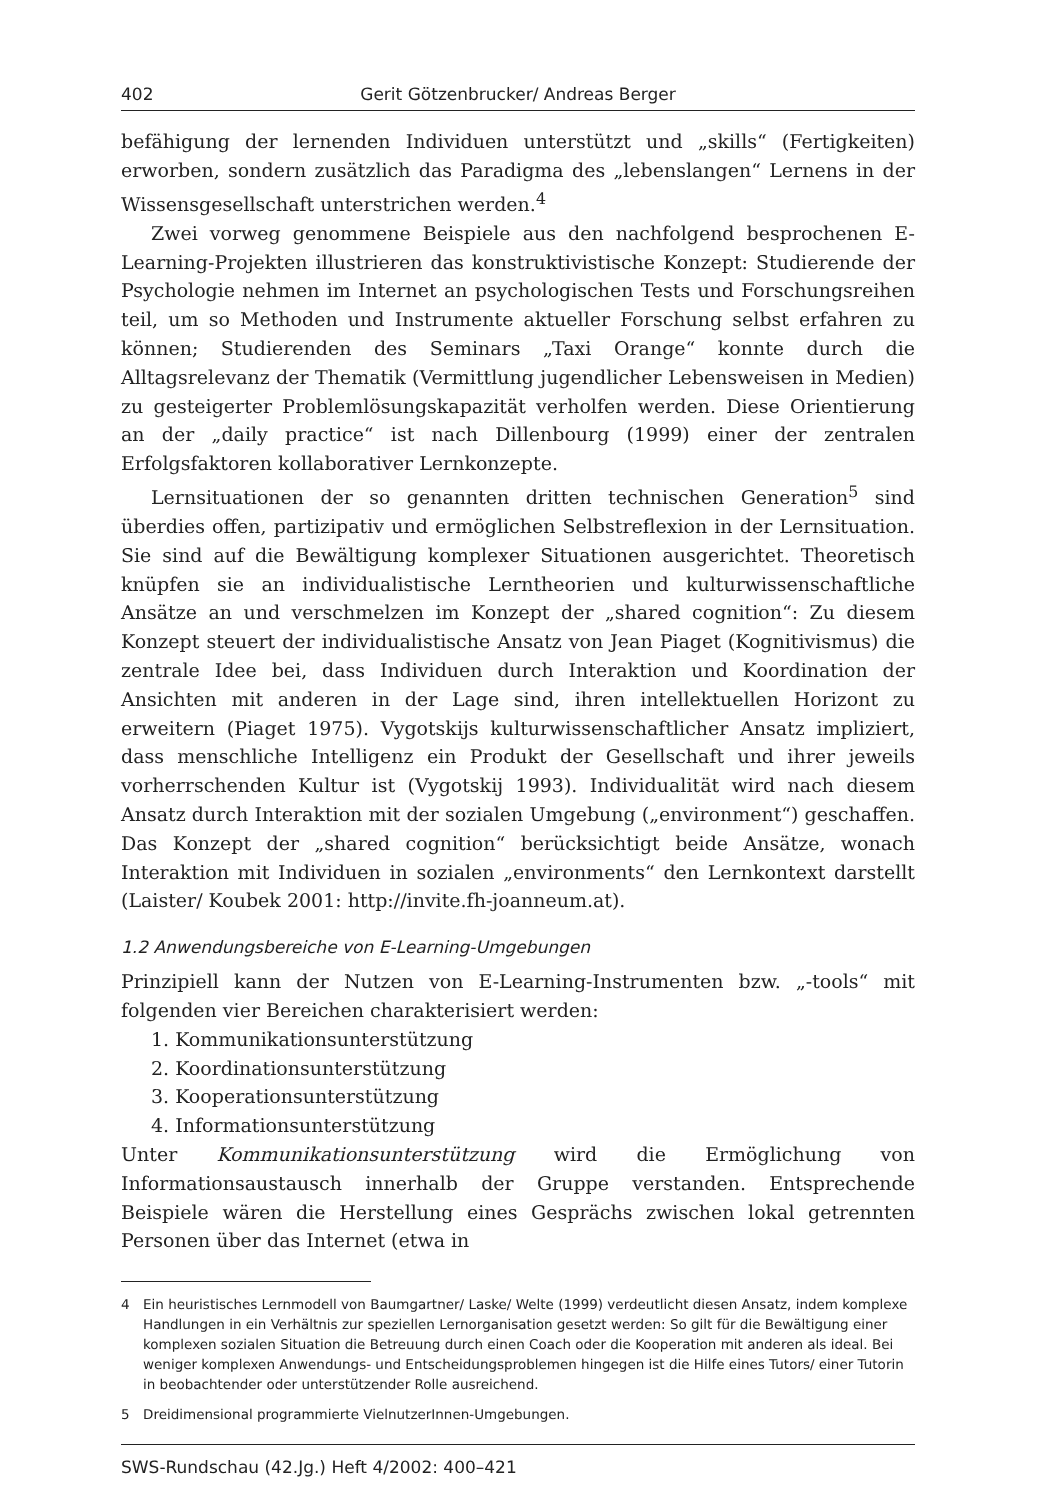402 Gerit Götzenbrucker/ Andreas Berger
befähigung der lernenden Individuen unterstützt und „skills“ (Fertigkeiten) erworben, sondern zusätzlich das Paradigma des „lebenslangen“ Lernens in der Wissensgesellschaft unterstrichen werden.<sup>4</sup>
Zwei vorweg genommene Beispiele aus den nachfolgend besprochenen E-Learning-Projekten illustrieren das konstruktivistische Konzept: Studierende der Psychologie nehmen im Internet an psychologischen Tests und Forschungsreihen teil, um so Methoden und Instrumente aktueller Forschung selbst erfahren zu können; Studierenden des Seminars „Taxi Orange“ konnte durch die Alltagsrelevanz der Thematik (Vermittlung jugendlicher Lebensweisen in Medien) zu gesteigerter Problemlösungskapazität verholfen werden. Diese Orientierung an der „daily practice“ ist nach Dillenbourg (1999) einer der zentralen Erfolgsfaktoren kollaborativer Lernkonzepte.
Lernsituationen der so genannten dritten technischen Generation<sup>5</sup> sind überdies offen, partizipativ und ermöglichen Selbstreflexion in der Lernsituation. Sie sind auf die Bewältigung komplexer Situationen ausgerichtet. Theoretisch knüpfen sie an individualistische Lerntheorien und kulturwissenschaftliche Ansätze an und verschmelzen im Konzept der „shared cognition“: Zu diesem Konzept steuert der individualistische Ansatz von Jean Piaget (Kognitivismus) die zentrale Idee bei, dass Individuen durch Interaktion und Koordination der Ansichten mit anderen in der Lage sind, ihren intellektuellen Horizont zu erweitern (Piaget 1975). Vygotskijs kulturwissenschaftlicher Ansatz impliziert, dass menschliche Intelligenz ein Produkt der Gesellschaft und ihrer jeweils vorherrschenden Kultur ist (Vygotskij 1993). Individualität wird nach diesem Ansatz durch Interaktion mit der sozialen Umgebung („environment“) geschaffen. Das Konzept der „shared cognition“ berücksichtigt beide Ansätze, wonach Interaktion mit Individuen in sozialen „environments“ den Lernkontext darstellt (Laister/ Koubek 2001: http://invite.fh-joanneum.at).
1.2 Anwendungsbereiche von E-Learning-Umgebungen
Prinzipiell kann der Nutzen von E-Learning-Instrumenten bzw. „-tools“ mit folgenden vier Bereichen charakterisiert werden:
1. Kommunikationsunterstützung
2. Koordinationsunterstützung
3. Kooperationsunterstützung
4. Informationsunterstützung
Unter Kommunikationsunterstützung wird die Ermöglichung von Informationsaustausch innerhalb der Gruppe verstanden. Entsprechende Beispiele wären die Herstellung eines Gesprächs zwischen lokal getrennten Personen über das Internet (etwa in
4 Ein heuristisches Lernmodell von Baumgartner/ Laske/ Welte (1999) verdeutlicht diesen Ansatz, indem komplexe Handlungen in ein Verhältnis zur speziellen Lernorganisation gesetzt werden: So gilt für die Bewältigung einer komplexen sozialen Situation die Betreuung durch einen Coach oder die Kooperation mit anderen als ideal. Bei weniger komplexen Anwendungs- und Entscheidungsproblemen hingegen ist die Hilfe eines Tutors/ einer Tutorin in beobachtender oder unterstützender Rolle ausreichend.
5 Dreidimensional programmierte VielnutzerInnen-Umgebungen.
SWS-Rundschau (42.Jg.) Heft 4/2002: 400–421